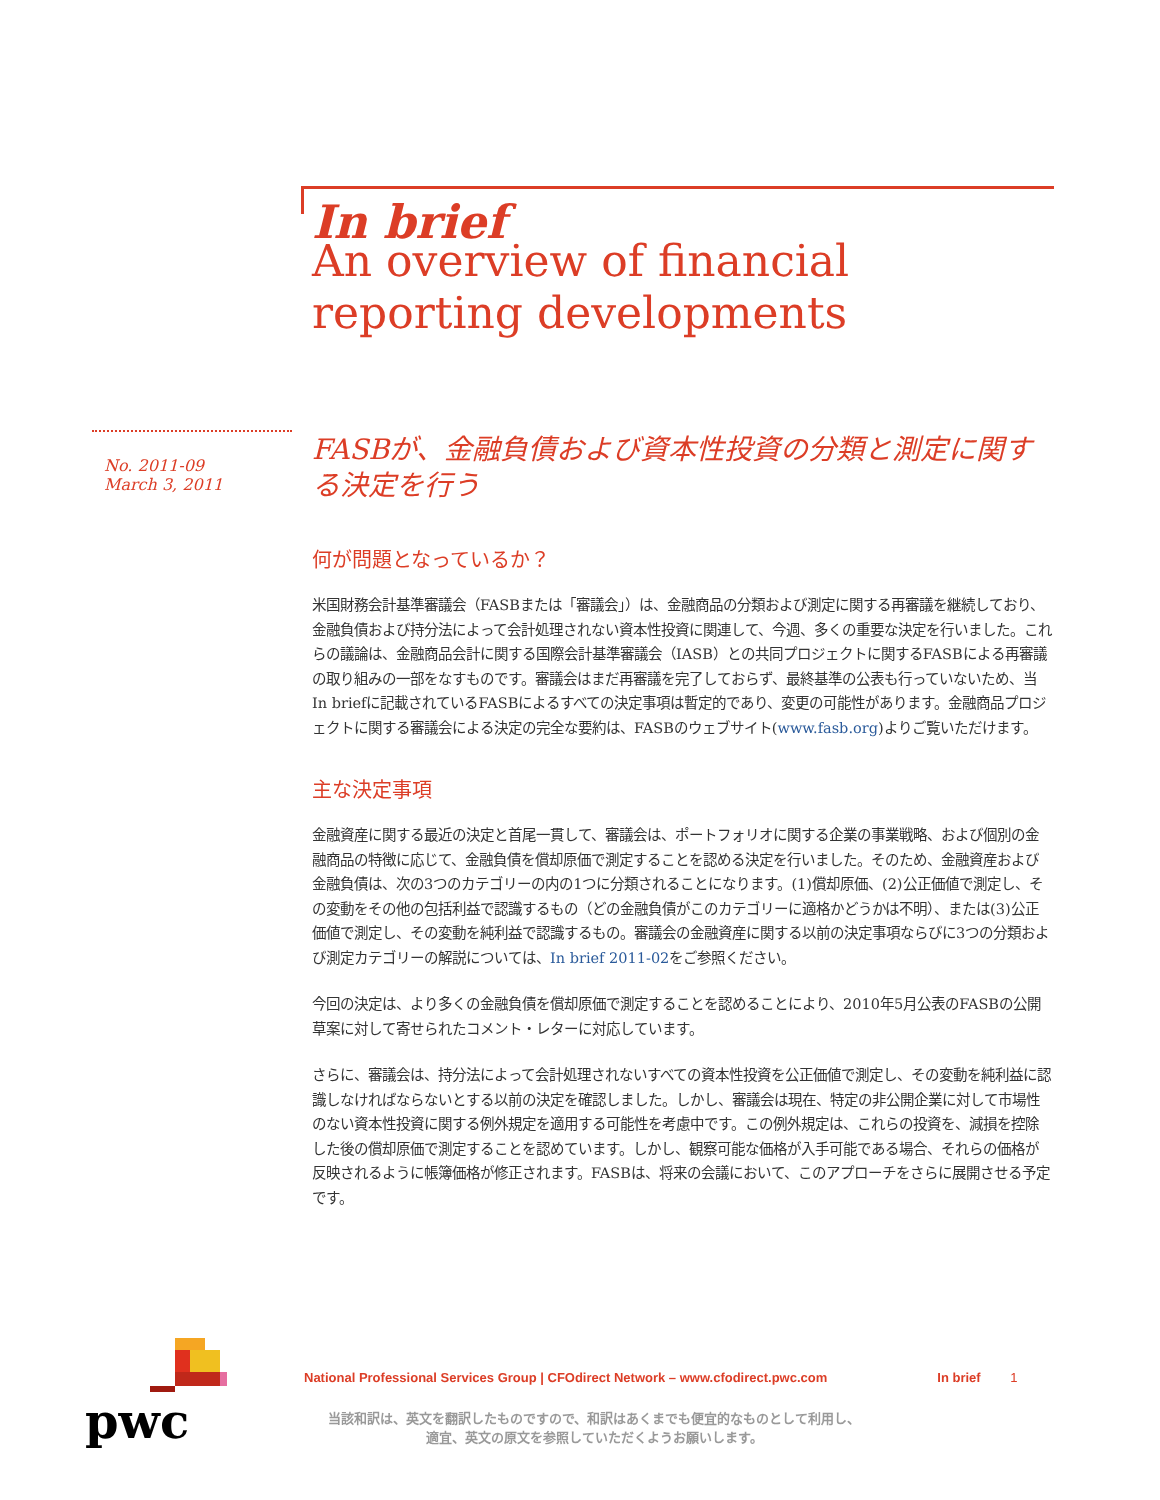In brief
An overview of financial reporting developments
No. 2011-09
March 3, 2011
FASBが、金融負債および資本性投資の分類と測定に関する決定を行う
何が問題となっているか？
米国財務会計基準審議会（FASBまたは「審議会」）は、金融商品の分類および測定に関する再審議を継続しており、金融負債および持分法によって会計処理されない資本性投資に関連して、今週、多くの重要な決定を行いました。これらの議論は、金融商品会計に関する国際会計基準審議会（IASB）との共同プロジェクトに関するFASBによる再審議の取り組みの一部をなすものです。審議会はまだ再審議を完了しておらず、最終基準の公表も行っていないため、当In briefに記載されているFASBによるすべての決定事項は暫定的であり、変更の可能性があります。金融商品プロジェクトに関する審議会による決定の完全な要約は、FASBのウェブサイト(www.fasb.org)よりご覧いただけます。
主な決定事項
金融資産に関する最近の決定と首尾一貫して、審議会は、ポートフォリオに関する企業の事業戦略、および個別の金融商品の特徴に応じて、金融負債を償却原価で測定することを認める決定を行いました。そのため、金融資産および金融負債は、次の3つのカテゴリーの内の1つに分類されることになります。(1)償却原価、(2)公正価値で測定し、その変動をその他の包括利益で認識するもの（どの金融負債がこのカテゴリーに適格かどうかは不明）、または(3)公正価値で測定し、その変動を純利益で認識するもの。審議会の金融資産に関する以前の決定事項ならびに3つの分類および測定カテゴリーの解説については、In brief 2011-02をご参照ください。
今回の決定は、より多くの金融負債を償却原価で測定することを認めることにより、2010年5月公表のFASBの公開草案に対して寄せられたコメント・レターに対応しています。
さらに、審議会は、持分法によって会計処理されないすべての資本性投資を公正価値で測定し、その変動を純利益に認識しなければならないとする以前の決定を確認しました。しかし、審議会は現在、特定の非公開企業に対して市場性のない資本性投資に関する例外規定を適用する可能性を考慮中です。この例外規定は、これらの投資を、減損を控除した後の償却原価で測定することを認めています。しかし、観察可能な価格が入手可能である場合、それらの価格が反映されるように帳簿価格が修正されます。FASBは、将来の会議において、このアプローチをさらに展開させる予定です。
pwc
National Professional Services Group | CFOdirect Network – www.cfodirect.pwc.com In brief 1
当該和訳は、英文を翻訳したものですので、和訳はあくまでも便宜的なものとして利用し、
適宜、英文の原文を参照していただくようお願いします。